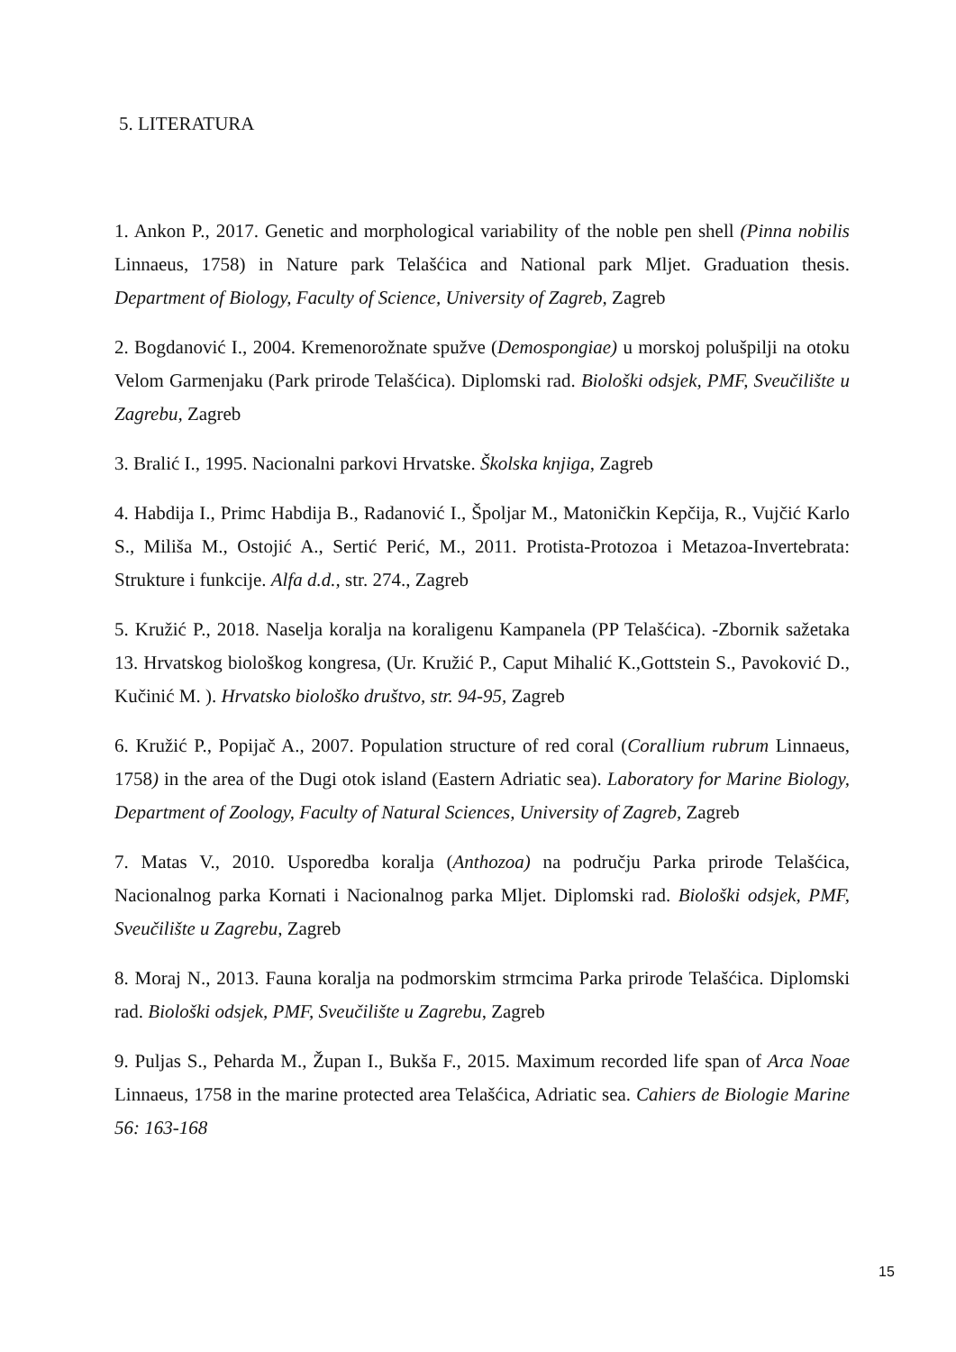5. LITERATURA
1. Ankon P., 2017. Genetic and morphological variability of the noble pen shell (Pinna nobilis Linnaeus, 1758) in Nature park Telašćica and National park Mljet. Graduation thesis. Department of Biology, Faculty of Science, University of Zagreb, Zagreb
2. Bogdanović I., 2004. Kremenorožnate spužve (Demospongiae) u morskoj polušpilji na otoku Velom Garmenjaku (Park prirode Telašćica). Diplomski rad. Biološki odsjek, PMF, Sveučilište u Zagrebu, Zagreb
3. Bralić I., 1995. Nacionalni parkovi Hrvatske. Školska knjiga, Zagreb
4. Habdija I., Primc Habdija B., Radanović I., Špoljar M., Matoničkin Kepčija, R., Vujčić Karlo S., Miliša M., Ostojić A., Sertić Perić, M., 2011. Protista-Protozoa i Metazoa-Invertebrata: Strukture i funkcije. Alfa d.d., str. 274., Zagreb
5. Kružić P., 2018. Naselja koralja na koraligenu Kampanela (PP Telašćica). -Zbornik sažetaka 13. Hrvatskog biološkog kongresa, (Ur. Kružić P., Caput Mihalić K.,Gottstein S., Pavoković D., Kučinić M. ). Hrvatsko biološko društvo, str. 94-95, Zagreb
6. Kružić P., Popijač A., 2007. Population structure of red coral (Corallium rubrum Linnaeus, 1758) in the area of the Dugi otok island (Eastern Adriatic sea). Laboratory for Marine Biology, Department of Zoology, Faculty of Natural Sciences, University of Zagreb, Zagreb
7. Matas V., 2010. Usporedba koralja (Anthozoa) na području Parka prirode Telašćica, Nacionalnog parka Kornati i Nacionalnog parka Mljet. Diplomski rad. Biološki odsjek, PMF, Sveučilište u Zagrebu, Zagreb
8. Moraj N., 2013. Fauna koralja na podmorskim strmcima Parka prirode Telašćica. Diplomski rad. Biološki odsjek, PMF, Sveučilište u Zagrebu, Zagreb
9. Puljas S., Peharda M., Župan I., Bukša F., 2015. Maximum recorded life span of Arca Noae Linnaeus, 1758 in the marine protected area Telašćica, Adriatic sea. Cahiers de Biologie Marine 56: 163-168
15